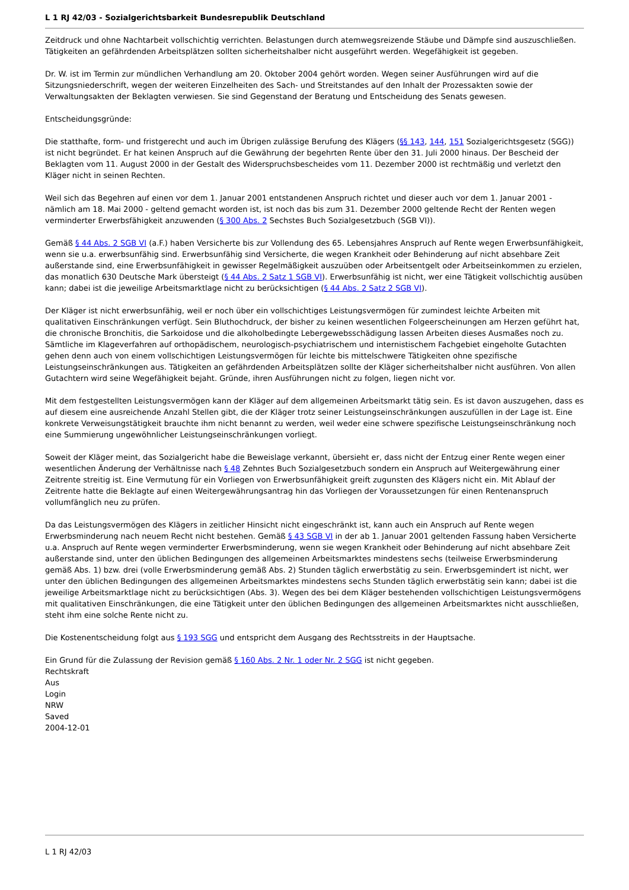L 1 RJ 42/03 - Sozialgerichtsbarkeit Bundesrepublik Deutschland
Zeitdruck und ohne Nachtarbeit vollschichtig verrichten. Belastungen durch atemwegsreizende Stäube und Dämpfe sind auszuschließen. Tätigkeiten an gefährdenden Arbeitsplätzen sollten sicherheitshalber nicht ausgeführt werden. Wegefähigkeit ist gegeben.
Dr. W. ist im Termin zur mündlichen Verhandlung am 20. Oktober 2004 gehört worden. Wegen seiner Ausführungen wird auf die Sitzungsniederschrift, wegen der weiteren Einzelheiten des Sach- und Streitstandes auf den Inhalt der Prozessakten sowie der Verwaltungsakten der Beklagten verwiesen. Sie sind Gegenstand der Beratung und Entscheidung des Senats gewesen.
Entscheidungsgründe:
Die statthafte, form- und fristgerecht und auch im Übrigen zulässige Berufung des Klägers (§§ 143, 144, 151 Sozialgerichtsgesetz (SGG)) ist nicht begründet. Er hat keinen Anspruch auf die Gewährung der begehrten Rente über den 31. Juli 2000 hinaus. Der Bescheid der Beklagten vom 11. August 2000 in der Gestalt des Widerspruchsbescheides vom 11. Dezember 2000 ist rechtmäßig und verletzt den Kläger nicht in seinen Rechten.
Weil sich das Begehren auf einen vor dem 1. Januar 2001 entstandenen Anspruch richtet und dieser auch vor dem 1. Januar 2001 - nämlich am 18. Mai 2000 - geltend gemacht worden ist, ist noch das bis zum 31. Dezember 2000 geltende Recht der Renten wegen verminderter Erwerbsfähigkeit anzuwenden (§ 300 Abs. 2 Sechstes Buch Sozialgesetzbuch (SGB VI)).
Gemäß § 44 Abs. 2 SGB VI (a.F.) haben Versicherte bis zur Vollendung des 65. Lebensjahres Anspruch auf Rente wegen Erwerbsunfähigkeit, wenn sie u.a. erwerbsunfähig sind. Erwerbsunfähig sind Versicherte, die wegen Krankheit oder Behinderung auf nicht absehbare Zeit außerstande sind, eine Erwerbsunfähigkeit in gewisser Regelmäßigkeit auszuüben oder Arbeitsentgelt oder Arbeitseinkommen zu erzielen, das monatlich 630 Deutsche Mark übersteigt (§ 44 Abs. 2 Satz 1 SGB VI). Erwerbsunfähig ist nicht, wer eine Tätigkeit vollschichtig ausüben kann; dabei ist die jeweilige Arbeitsmarktlage nicht zu berücksichtigen (§ 44 Abs. 2 Satz 2 SGB VI).
Der Kläger ist nicht erwerbsunfähig, weil er noch über ein vollschichtiges Leistungsvermögen für zumindest leichte Arbeiten mit qualitativen Einschränkungen verfügt. Sein Bluthochdruck, der bisher zu keinen wesentlichen Folgeerscheinungen am Herzen geführt hat, die chronische Bronchitis, die Sarkoidose und die alkoholbedingte Lebergewebsschädigung lassen Arbeiten dieses Ausmaßes noch zu. Sämtliche im Klageverfahren auf orthopädischem, neurologisch-psychiatrischem und internistischem Fachgebiet eingeholte Gutachten gehen denn auch von einem vollschichtigen Leistungsvermögen für leichte bis mittelschwere Tätigkeiten ohne spezifische Leistungseinschränkungen aus. Tätigkeiten an gefährdenden Arbeitsplätzen sollte der Kläger sicherheitshalber nicht ausführen. Von allen Gutachtern wird seine Wegefähigkeit bejaht. Gründe, ihren Ausführungen nicht zu folgen, liegen nicht vor.
Mit dem festgestellten Leistungsvermögen kann der Kläger auf dem allgemeinen Arbeitsmarkt tätig sein. Es ist davon auszugehen, dass es auf diesem eine ausreichende Anzahl Stellen gibt, die der Kläger trotz seiner Leistungseinschränkungen auszufüllen in der Lage ist. Eine konkrete Verweisungstätigkeit brauchte ihm nicht benannt zu werden, weil weder eine schwere spezifische Leistungseinschränkung noch eine Summierung ungewöhnlicher Leistungseinschränkungen vorliegt.
Soweit der Kläger meint, das Sozialgericht habe die Beweislage verkannt, übersieht er, dass nicht der Entzug einer Rente wegen einer wesentlichen Änderung der Verhältnisse nach § 48 Zehntes Buch Sozialgesetzbuch sondern ein Anspruch auf Weitergewährung einer Zeitrente streitig ist. Eine Vermutung für ein Vorliegen von Erwerbsunfähigkeit greift zugunsten des Klägers nicht ein. Mit Ablauf der Zeitrente hatte die Beklagte auf einen Weitergewährungsantrag hin das Vorliegen der Voraussetzungen für einen Rentenanspruch vollumfänglich neu zu prüfen.
Da das Leistungsvermögen des Klägers in zeitlicher Hinsicht nicht eingeschränkt ist, kann auch ein Anspruch auf Rente wegen Erwerbsminderung nach neuem Recht nicht bestehen. Gemäß § 43 SGB VI in der ab 1. Januar 2001 geltenden Fassung haben Versicherte u.a. Anspruch auf Rente wegen verminderter Erwerbsminderung, wenn sie wegen Krankheit oder Behinderung auf nicht absehbare Zeit außerstande sind, unter den üblichen Bedingungen des allgemeinen Arbeitsmarktes mindestens sechs (teilweise Erwerbsminderung gemäß Abs. 1) bzw. drei (volle Erwerbsminderung gemäß Abs. 2) Stunden täglich erwerbstätig zu sein. Erwerbsgemindert ist nicht, wer unter den üblichen Bedingungen des allgemeinen Arbeitsmarktes mindestens sechs Stunden täglich erwerbstätig sein kann; dabei ist die jeweilige Arbeitsmarktlage nicht zu berücksichtigen (Abs. 3). Wegen des bei dem Kläger bestehenden vollschichtigen Leistungsvermögens mit qualitativen Einschränkungen, die eine Tätigkeit unter den üblichen Bedingungen des allgemeinen Arbeitsmarktes nicht ausschließen, steht ihm eine solche Rente nicht zu.
Die Kostenentscheidung folgt aus § 193 SGG und entspricht dem Ausgang des Rechtsstreits in der Hauptsache.
Ein Grund für die Zulassung der Revision gemäß § 160 Abs. 2 Nr. 1 oder Nr. 2 SGG ist nicht gegeben.
Rechtskraft
Aus
Login
NRW
Saved
2004-12-01
L 1 RJ 42/03